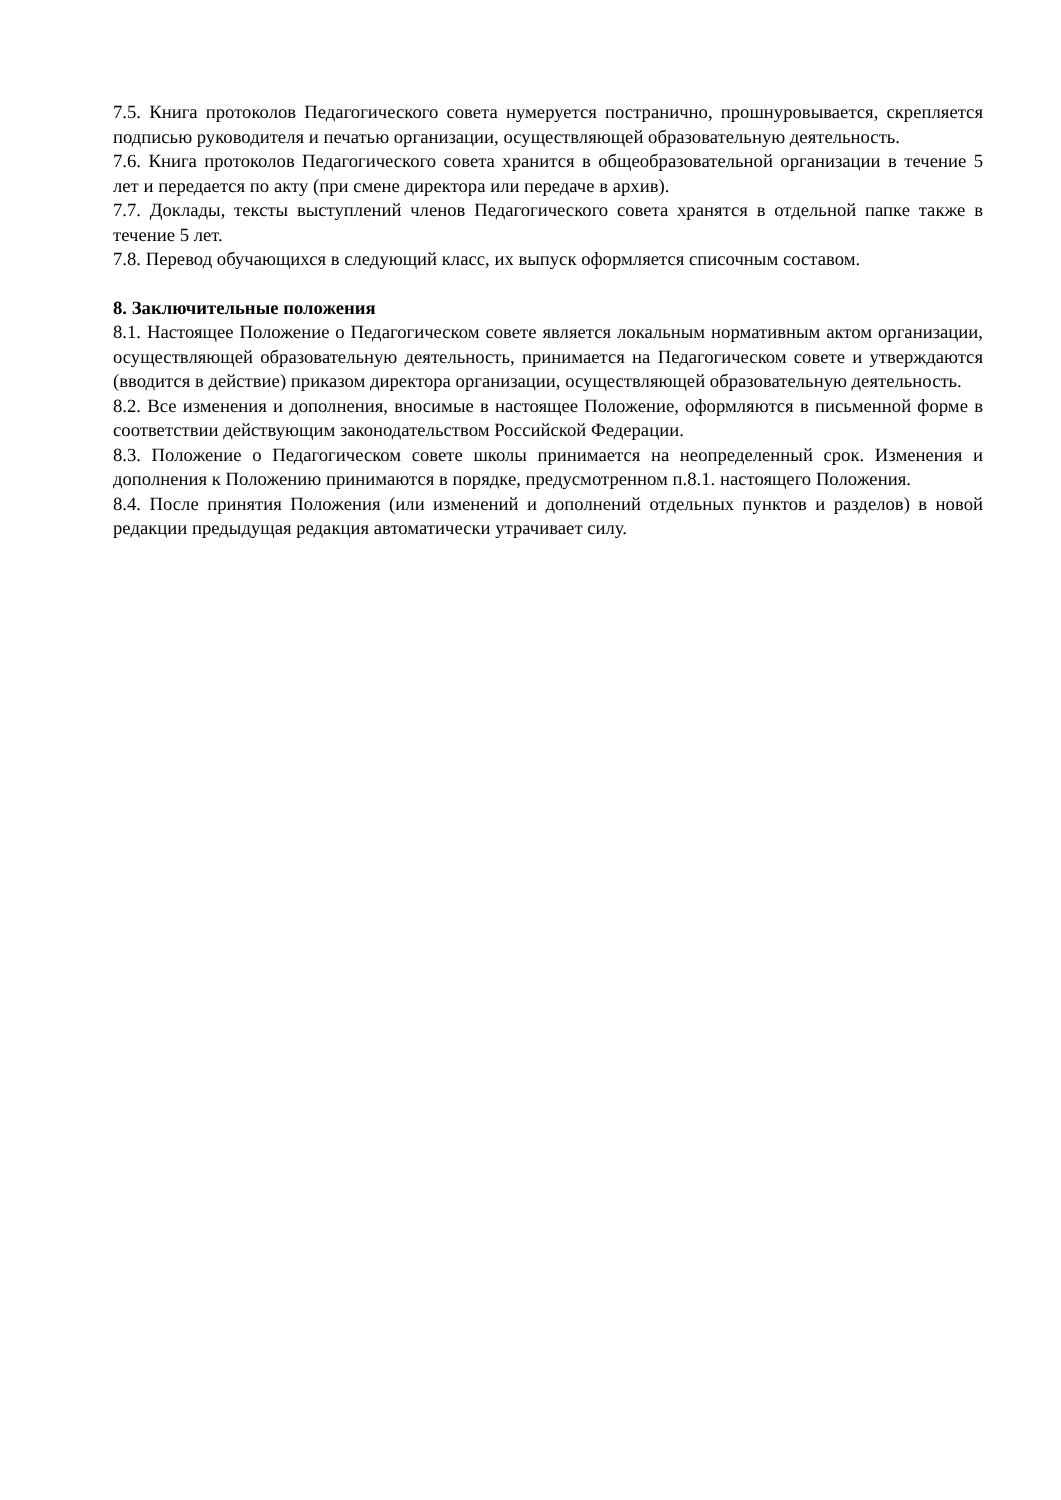7.5. Книга протоколов Педагогического совета нумеруется постранично, прошнуровывается, скрепляется подписью руководителя и печатью организации, осуществляющей образовательную деятельность.
7.6. Книга протоколов Педагогического совета хранится в общеобразовательной организации в течение 5 лет и передается по акту (при смене директора или передаче в архив).
7.7. Доклады, тексты выступлений членов Педагогического совета хранятся в отдельной папке также в течение 5 лет.
7.8. Перевод обучающихся в следующий класс, их выпуск оформляется списочным составом.
8. Заключительные положения
8.1. Настоящее Положение о Педагогическом совете является локальным нормативным актом организации, осуществляющей образовательную деятельность, принимается на Педагогическом совете и утверждаются (вводится в действие) приказом директора организации, осуществляющей образовательную деятельность.
8.2. Все изменения и дополнения, вносимые в настоящее Положение, оформляются в письменной форме в соответствии действующим законодательством Российской Федерации.
8.3. Положение о Педагогическом совете школы принимается на неопределенный срок. Изменения и дополнения к Положению принимаются в порядке, предусмотренном п.8.1. настоящего Положения.
8.4. После принятия Положения (или изменений и дополнений отдельных пунктов и разделов) в новой редакции предыдущая редакция автоматически утрачивает силу.